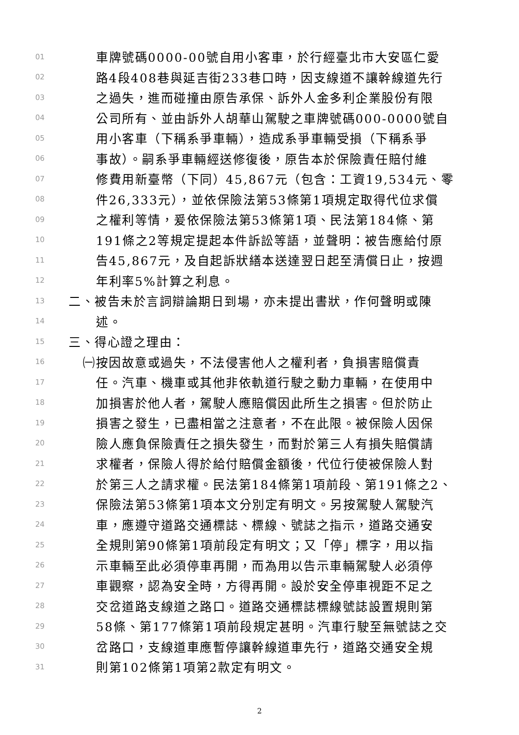01 車牌號碼0000-00號自用小客車，於行經臺北市大安區仁愛
02 路4段408巷與延吉街233巷口時，因支線道不讓幹線道先行
03 之過失，進而碰撞由原告承保、訴外人金多利企業股份有限
04 公司所有、並由訴外人胡華山駕駛之車牌號碼000-0000號自
05 用小客車（下稱系爭車輛），造成系爭車輛受損（下稱系爭
06 事故）。嗣系爭車輛經送修復後，原告本於保險責任賠付維
07 修費用新臺幣（下同）45,867元（包含：工資19,534元、零
08 件26,333元），並依保險法第53條第1項規定取得代位求償
09 之權利等情，爰依保險法第53條第1項、民法第184條、第
10 191條之2等規定提起本件訴訟等語，並聲明：被告應給付原
11 告45,867元，及自起訴狀繕本送達翌日起至清償日止，按週
12 年利率5%計算之利息。
13 二、被告未於言詞辯論期日到場，亦未提出書狀，作何聲明或陳
14 述。
15 三、得心證之理由：
16 ㈠按因故意或過失，不法侵害他人之權利者，負損害賠償責
17 任。汽車、機車或其他非依軌道行駛之動力車輛，在使用中
18 加損害於他人者，駕駛人應賠償因此所生之損害。但於防止
19 損害之發生，已盡相當之注意者，不在此限。被保險人因保
20 險人應負保險責任之損失發生，而對於第三人有損失賠償請
21 求權者，保險人得於給付賠償金額後，代位行使被保險人對
22 於第三人之請求權。民法第184條第1項前段、第191條之2、
23 保險法第53條第1項本文分別定有明文。另按駕駛人駕駛汽
24 車，應遵守道路交通標誌、標線、號誌之指示，道路交通安
25 全規則第90條第1項前段定有明文；又「停」標字，用以指
26 示車輛至此必須停車再開，而為用以告示車輛駕駛人必須停
27 車觀察，認為安全時，方得再開。設於安全停車視距不足之
28 交岔道路支線道之路口。道路交通標誌標線號誌設置規則第
29 58條、第177條第1項前段規定甚明。汽車行駛至無號誌之交
30 岔路口，支線道車應暫停讓幹線道車先行，道路交通安全規
31 則第102條第1項第2款定有明文。
2